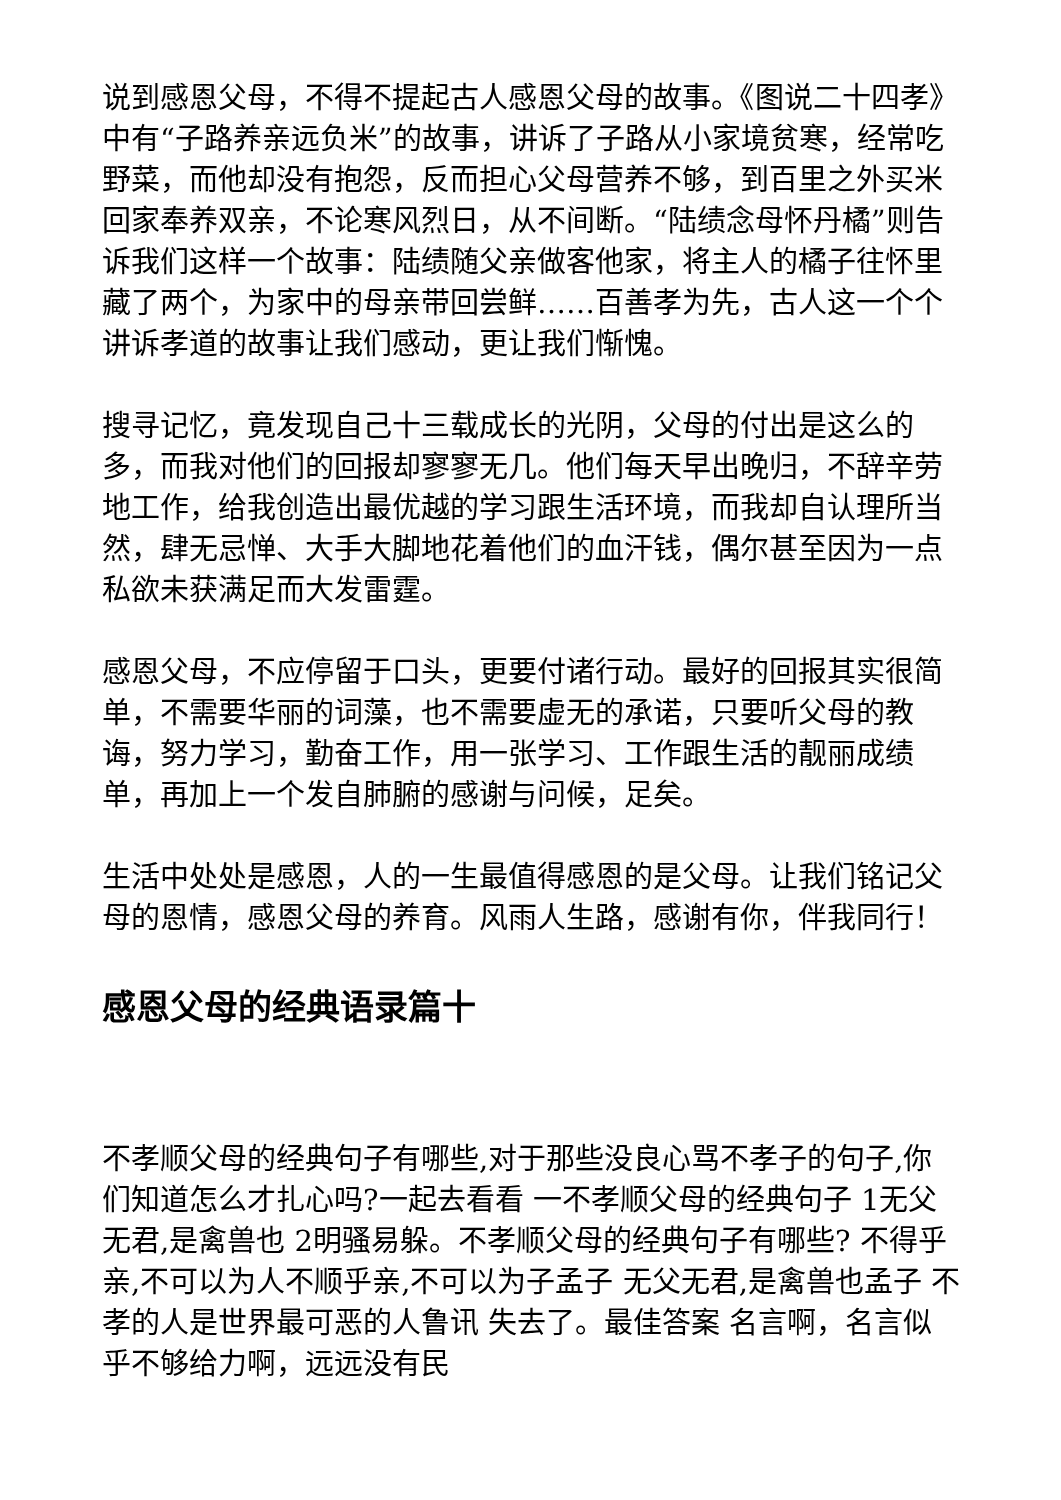说到感恩父母，不得不提起古人感恩父母的故事。《图说二十四孝》中有“子路养亲远负米”的故事，讲诉了子路从小家境贫寒，经常吃野菜，而他却没有抱怨，反而担心父母营养不够，到百里之外买米回家奉养双亲，不论寒风烈日，从不间断。“陆绩念母怀丹橘”则告诉我们这样一个故事：陆绩随父亲做客他家，将主人的橘子往怀里藏了两个，为家中的母亲带回尝鲜……百善孝为先，古人这一个个讲诉孝道的故事让我们感动，更让我们惭愧。
搜寻记忆，竟发现自己十三载成长的光阴，父母的付出是这么的多，而我对他们的回报却寥寥无几。他们每天早出晚归，不辞辛劳地工作，给我创造出最优越的学习跟生活环境，而我却自认理所当然，肆无忌惮、大手大脚地花着他们的血汗钱，偶尔甚至因为一点私欲未获满足而大发雷霆。
感恩父母，不应停留于口头，更要付诸行动。最好的回报其实很简单，不需要华丽的词藻，也不需要虚无的承诺，只要听父母的教诲，努力学习，勤奋工作，用一张学习、工作跟生活的靓丽成绩单，再加上一个发自肺腑的感谢与问候，足矣。
生活中处处是感恩，人的一生最值得感恩的是父母。让我们铭记父母的恩情，感恩父母的养育。风雨人生路，感谢有你，伴我同行！
感恩父母的经典语录篇十
不孝顺父母的经典句子有哪些,对于那些没良心骂不孝子的句子,你们知道怎么才扎心吗?一起去看看 一不孝顺父母的经典句子 1无父无君,是禽兽也 2明骚易躲。不孝顺父母的经典句子有哪些? 不得乎亲,不可以为人不顺乎亲,不可以为子孟子 无父无君,是禽兽也孟子 不孝的人是世界最可恶的人鲁讯 失去了。最佳答案 名言啊，名言似乎不够给力啊，远远没有民